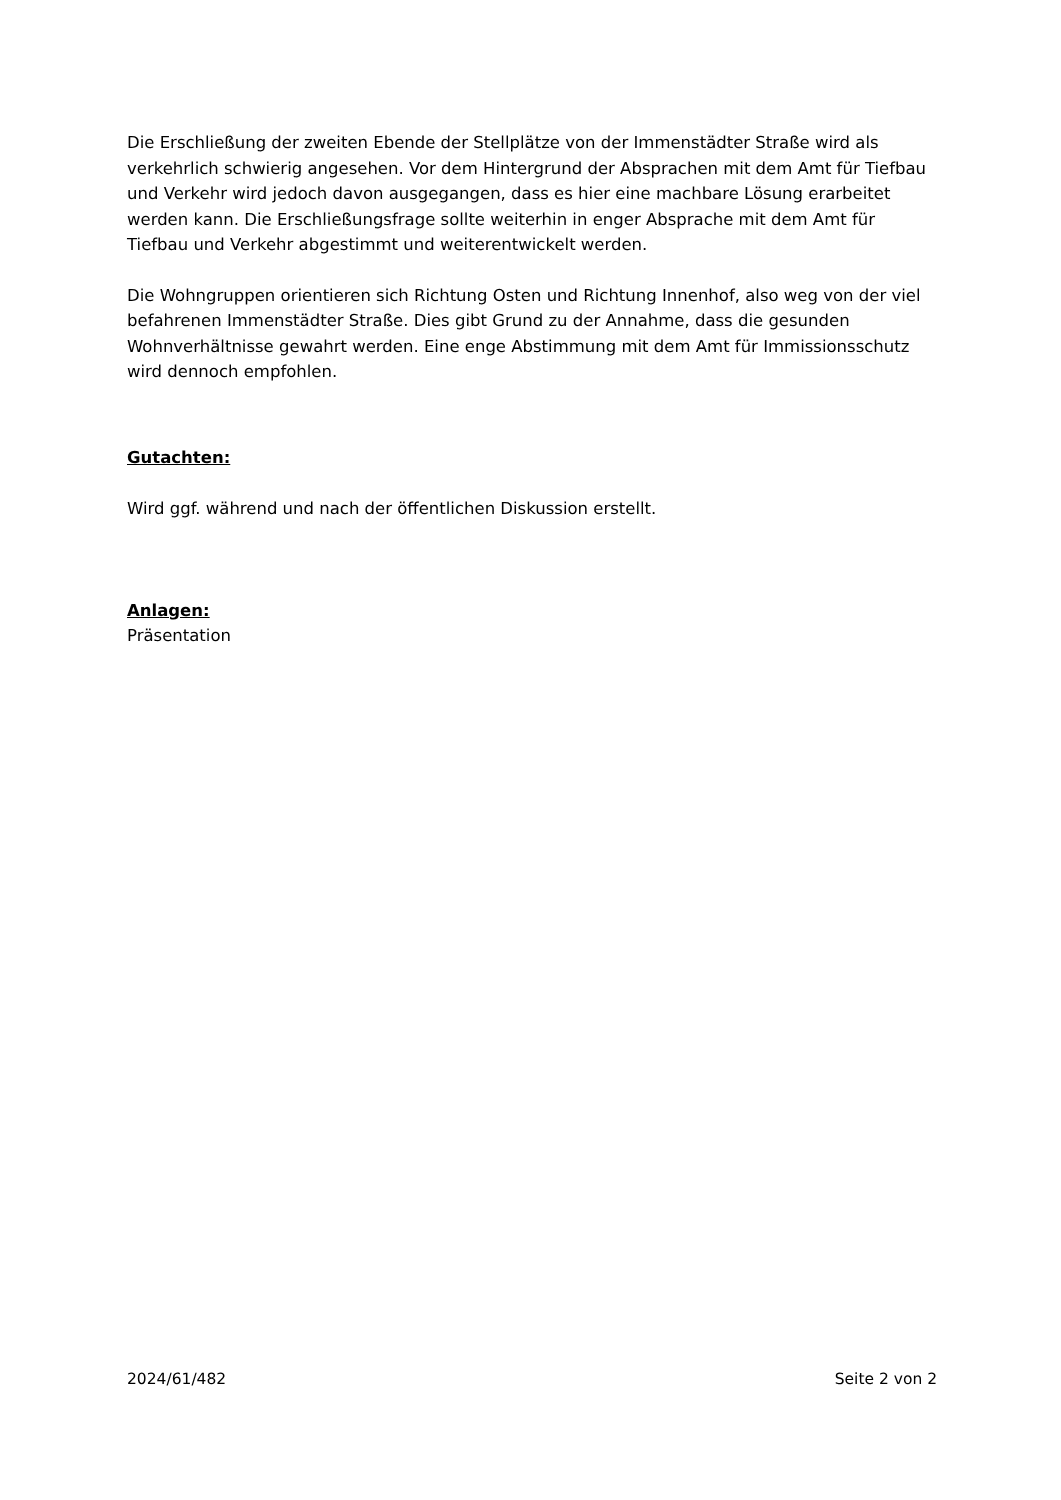Die Erschließung der zweiten Ebende der Stellplätze von der Immenstädter Straße wird als verkehrlich schwierig angesehen. Vor dem Hintergrund der Absprachen mit dem Amt für Tiefbau und Verkehr wird jedoch davon ausgegangen, dass es hier eine machbare Lösung erarbeitet werden kann. Die Erschließungsfrage sollte weiterhin in enger Absprache mit dem Amt für Tiefbau und Verkehr abgestimmt und weiterentwickelt werden.
Die Wohngruppen orientieren sich Richtung Osten und Richtung Innenhof, also weg von der viel befahrenen Immenstädter Straße. Dies gibt Grund zu der Annahme, dass die gesunden Wohnverhältnisse gewahrt werden. Eine enge Abstimmung mit dem Amt für Immissionsschutz wird dennoch empfohlen.
Gutachten:
Wird ggf. während und nach der öffentlichen Diskussion erstellt.
Anlagen:
Präsentation
2024/61/482 Seite 2 von 2